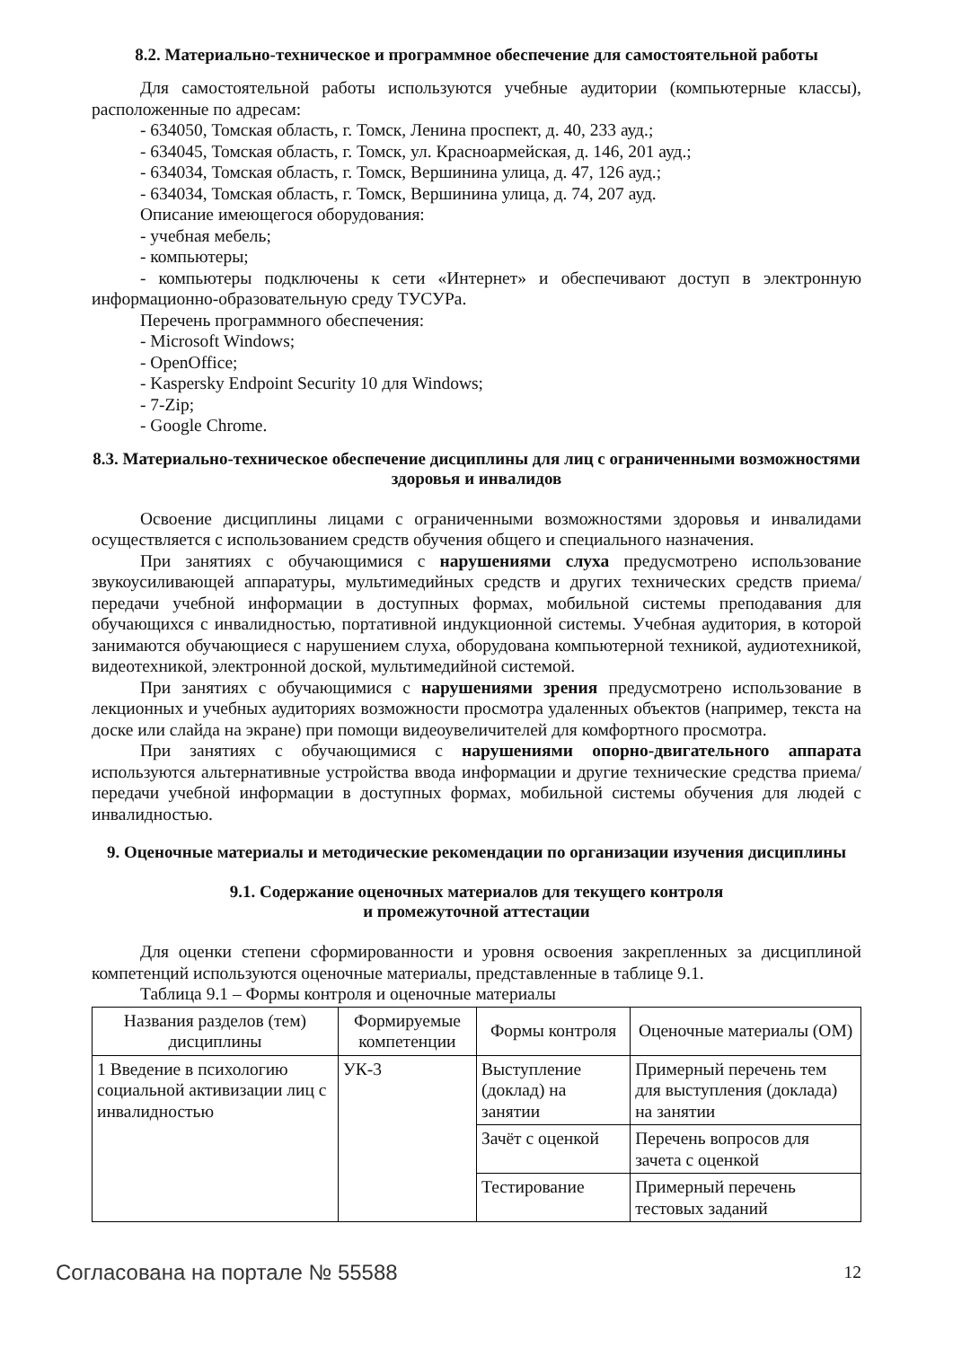8.2. Материально-техническое и программное обеспечение для самостоятельной работы
Для самостоятельной работы используются учебные аудитории (компьютерные классы), расположенные по адресам:
- 634050, Томская область, г. Томск, Ленина проспект, д. 40, 233 ауд.;
- 634045, Томская область, г. Томск, ул. Красноармейская, д. 146, 201 ауд.;
- 634034, Томская область, г. Томск, Вершинина улица, д. 47, 126 ауд.;
- 634034, Томская область, г. Томск, Вершинина улица, д. 74, 207 ауд.
Описание имеющегося оборудования:
- учебная мебель;
- компьютеры;
- компьютеры подключены к сети «Интернет» и обеспечивают доступ в электронную информационно-образовательную среду ТУСУРа.
Перечень программного обеспечения:
- Microsoft Windows;
- OpenOffice;
- Kaspersky Endpoint Security 10 для Windows;
- 7-Zip;
- Google Chrome.
8.3. Материально-техническое обеспечение дисциплины для лиц с ограниченными возможностями здоровья и инвалидов
Освоение дисциплины лицами с ограниченными возможностями здоровья и инвалидами осуществляется с использованием средств обучения общего и специального назначения.
При занятиях с обучающимися с нарушениями слуха предусмотрено использование звукоусиливающей аппаратуры, мультимедийных средств и других технических средств приема/передачи учебной информации в доступных формах, мобильной системы преподавания для обучающихся с инвалидностью, портативной индукционной системы. Учебная аудитория, в которой занимаются обучающиеся с нарушением слуха, оборудована компьютерной техникой, аудиотехникой, видеотехникой, электронной доской, мультимедийной системой.
При занятиях с обучающимися с нарушениями зрения предусмотрено использование в лекционных и учебных аудиториях возможности просмотра удаленных объектов (например, текста на доске или слайда на экране) при помощи видеоувеличителей для комфортного просмотра.
При занятиях с обучающимися с нарушениями опорно-двигательного аппарата используются альтернативные устройства ввода информации и другие технические средства приема/передачи учебной информации в доступных формах, мобильной системы обучения для людей с инвалидностью.
9. Оценочные материалы и методические рекомендации по организации изучения дисциплины
9.1. Содержание оценочных материалов для текущего контроля
и промежуточной аттестации
Для оценки степени сформированности и уровня освоения закрепленных за дисциплиной компетенций используются оценочные материалы, представленные в таблице 9.1.
Таблица 9.1 – Формы контроля и оценочные материалы
| Названия разделов (тем) дисциплины | Формируемые компетенции | Формы контроля | Оценочные материалы (ОМ) |
| --- | --- | --- | --- |
| 1 Введение в психологию социальной активизации лиц с инвалидностью | УК-3 | Выступление (доклад) на занятии | Примерный перечень тем для выступления (доклада) на занятии |
| | | Зачёт с оценкой | Перечень вопросов для зачета с оценкой |
| | | Тестирование | Примерный перечень тестовых заданий |
Согласована на портале № 55588 12